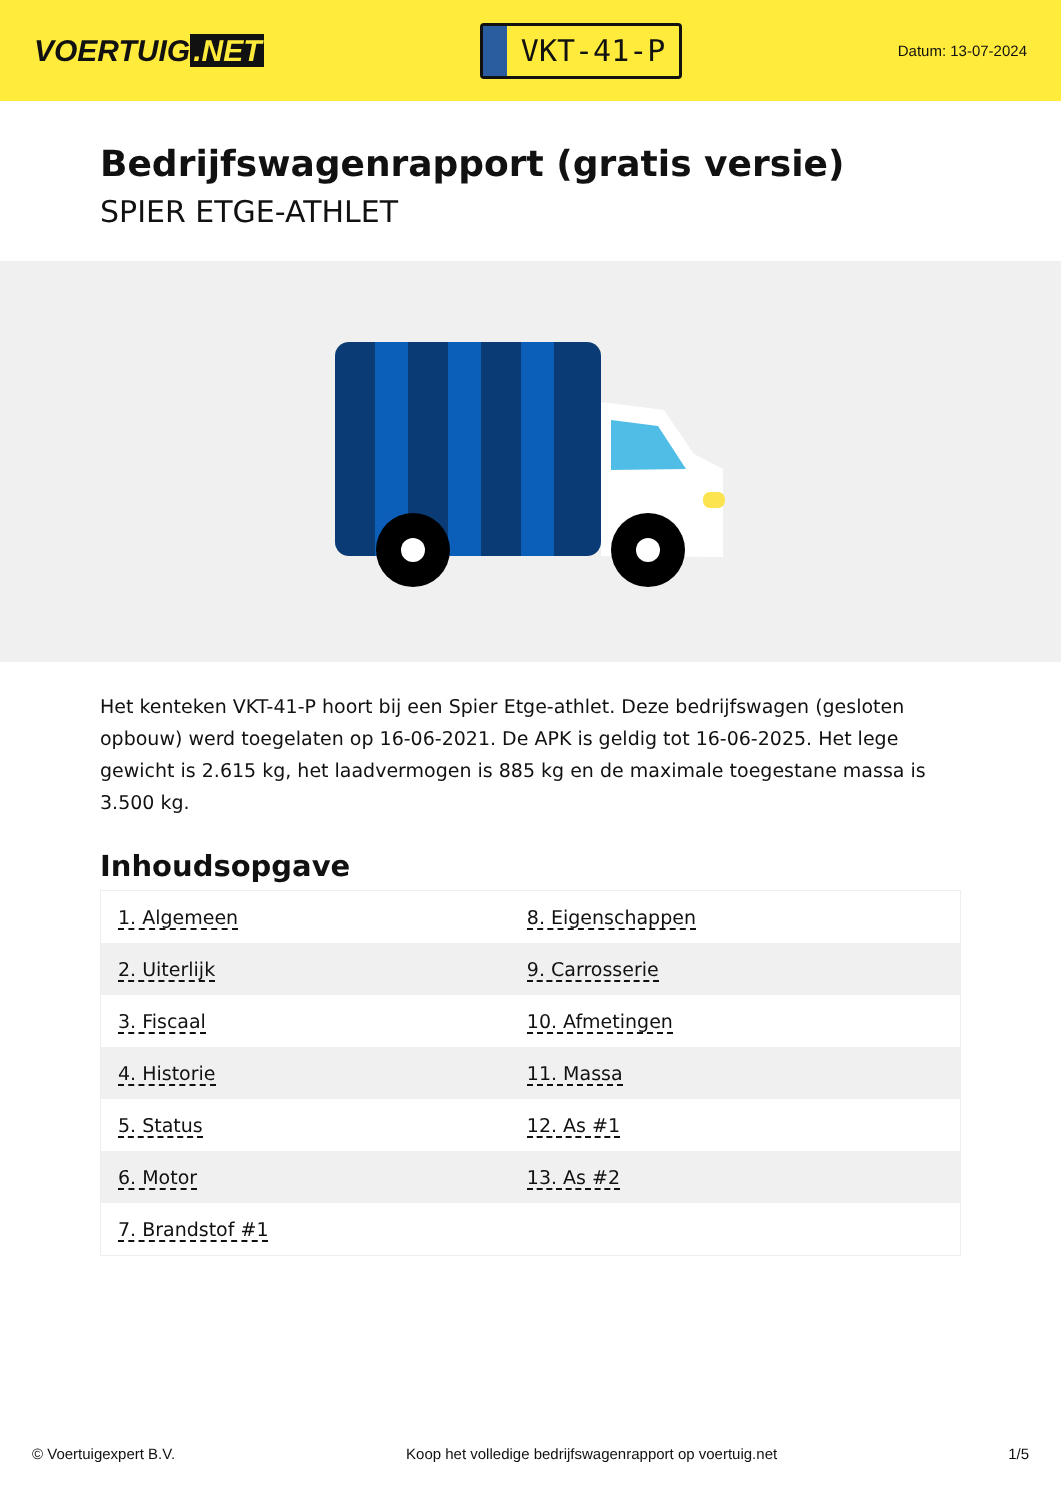VOERTUIG.NET
VKT-41-P
Datum: 13-07-2024
Bedrijfswagenrapport (gratis versie)
SPIER ETGE-ATHLET
Het kenteken VKT-41-P hoort bij een Spier Etge-athlet. Deze bedrijfswagen (gesloten opbouw) werd toegelaten op 16-06-2021. De APK is geldig tot 16-06-2025. Het lege gewicht is 2.615 kg, het laadvermogen is 885 kg en de maximale toegestane massa is 3.500 kg.
Inhoudsopgave
| 1. Algemeen | 8. Eigenschappen |
| 2. Uiterlijk | 9. Carrosserie |
| 3. Fiscaal | 10. Afmetingen |
| 4. Historie | 11. Massa |
| 5. Status | 12. As #1 |
| 6. Motor | 13. As #2 |
| 7. Brandstof #1 | |
© Voertuigexpert B.V. Koop het volledige bedrijfswagenrapport op voertuig.net 1/5